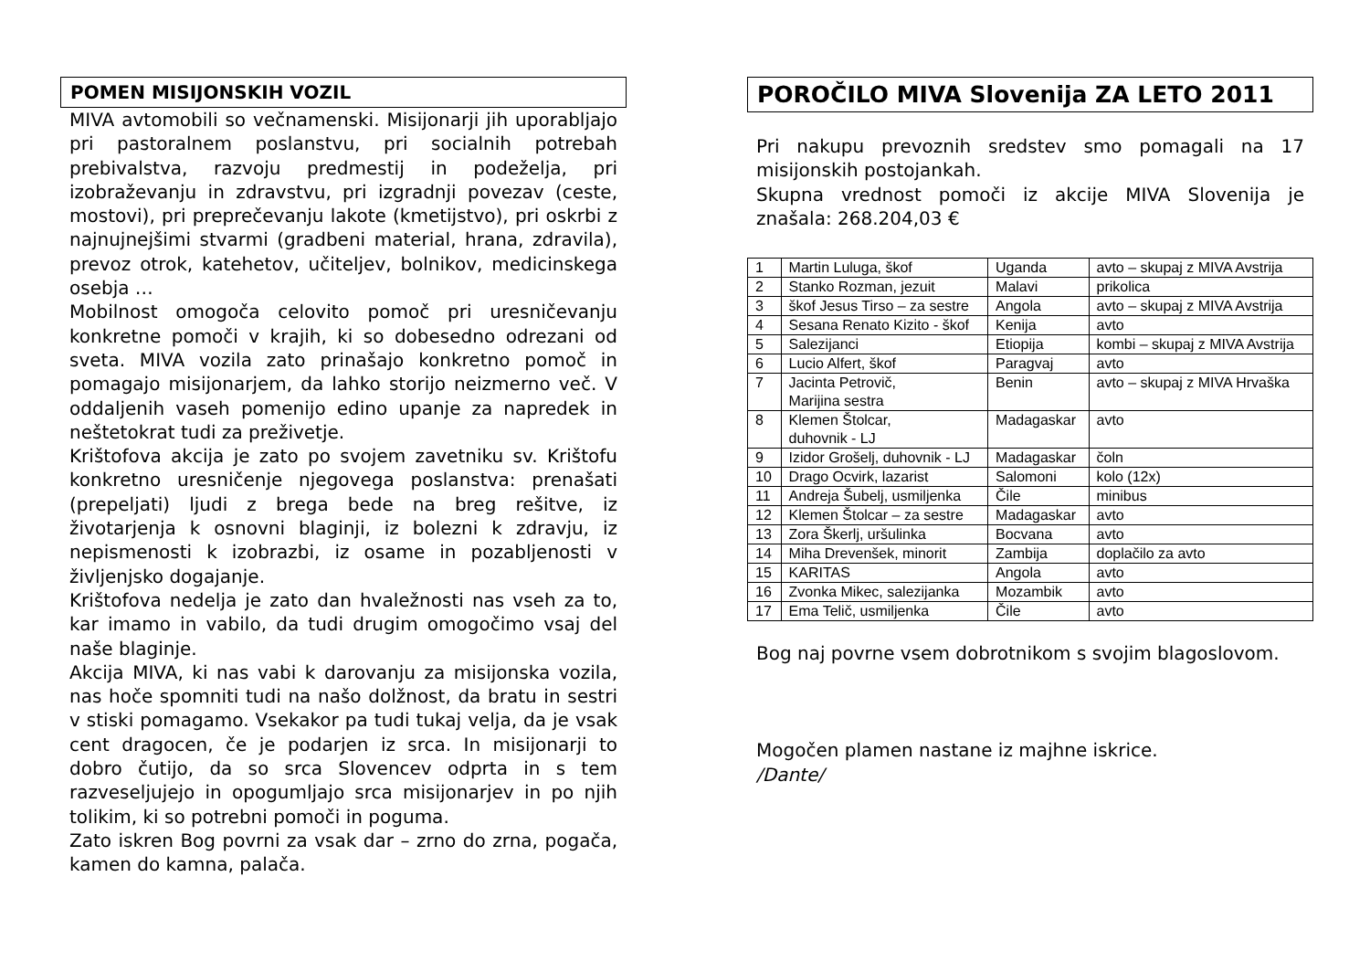POMEN MISIJONSKIH VOZIL
MIVA avtomobili so večnamenski. Misijonarji jih uporabljajo pri pastoralnem poslanstvu, pri socialnih potrebah prebivalstva, razvoju predmestij in podeželja, pri izobraževanju in zdravstvu, pri izgradnji povezav (ceste, mostovi), pri preprečevanju lakote (kmetijstvo), pri oskrbi z najnujnejšimi stvarmi (gradbeni material, hrana, zdravila), prevoz otrok, katehetov, učiteljev, bolnikov, medicinskega osebja …
Mobilnost omogoča celovito pomoč pri uresničevanju konkretne pomoči v krajih, ki so dobesedno odrezani od sveta. MIVA vozila zato prinašajo konkretno pomoč in pomagajo misijonarjem, da lahko storijo neizmerno več. V oddaljenih vaseh pomenijo edino upanje za napredek in neštetokrat tudi za preživetje.
Krištofova akcija je zato po svojem zavetniku sv. Krištofu konkretno uresničenje njegovega poslanstva: prenašati (prepeljati) ljudi z brega bede na breg rešitve, iz životarjenja k osnovni blaginji, iz bolezni k zdravju, iz nepismenosti k izobrazbi, iz osame in pozabljenosti v življenjsko dogajanje.
Krištofova nedelja je zato dan hvaležnosti nas vseh za to, kar imamo in vabilo, da tudi drugim omogočimo vsaj del naše blaginje.
Akcija MIVA, ki nas vabi k darovanju za misijonska vozila, nas hoče spomniti tudi na našo dolžnost, da bratu in sestri v stiski pomagamo. Vsekakor pa tudi tukaj velja, da je vsak cent dragocen, če je podarjen iz srca. In misijonarji to dobro čutijo, da so srca Slovencev odprta in s tem razveseljujejo in opogumljajo srca misijonarjev in po njih tolikim, ki so potrebni pomoči in poguma.
Zato iskren Bog povrni za vsak dar – zrno do zrna, pogača, kamen do kamna, palača.
POROČILO MIVA Slovenija ZA LETO 2011
Pri nakupu prevoznih sredstev smo pomagali na 17 misijonskih postojankah.
Skupna vrednost pomoči iz akcije MIVA Slovenija je znašala: 268.204,03 €
| 1 | Martin Luluga, škof | Uganda | avto – skupaj z MIVA Avstrija |
| 2 | Stanko Rozman, jezuit | Malavi | prikolica |
| 3 | škof Jesus Tirso – za sestre | Angola | avto – skupaj z MIVA Avstrija |
| 4 | Sesana Renato Kizito - škof | Kenija | avto |
| 5 | Salezijanci | Etiopija | kombi – skupaj z MIVA Avstrija |
| 6 | Lucio Alfert, škof | Paragvaj | avto |
| 7 | Jacinta Petrovič, Marijina sestra | Benin | avto – skupaj z MIVA Hrvaška |
| 8 | Klemen Štolcar, duhovnik - LJ | Madagaskar | avto |
| 9 | Izidor Grošelj, duhovnik - LJ | Madagaskar | čoln |
| 10 | Drago Ocvirk, lazarist | Salomoni | kolo (12x) |
| 11 | Andreja Šubelj, usmiljenka | Čile | minibus |
| 12 | Klemen Štolcar – za sestre | Madagaskar | avto |
| 13 | Zora Škerlj, uršulinka | Bocvana | avto |
| 14 | Miha Drevenšek, minorit | Zambija | doplačilo za avto |
| 15 | KARITAS | Angola | avto |
| 16 | Zvonka Mikec, salezijanka | Mozambik | avto |
| 17 | Ema Telič, usmiljenka | Čile | avto |
Bog naj povrne vsem dobrotnikom s svojim blagoslovom.
Mogočen plamen nastane iz majhne iskrice.
/Dante/